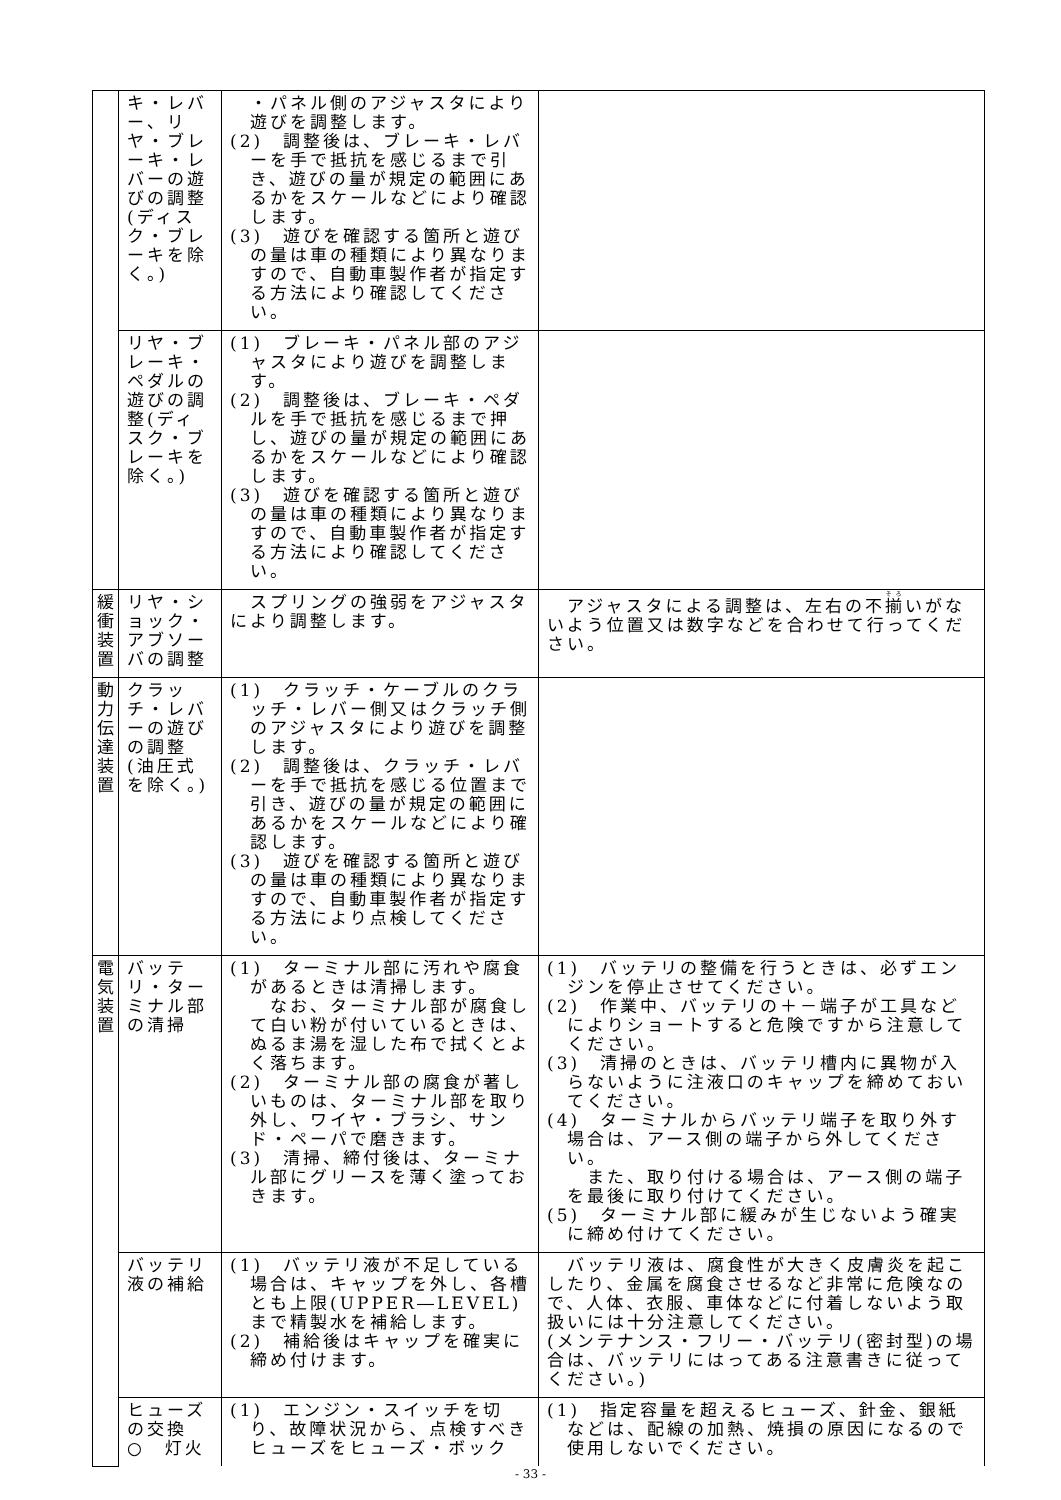| | キ・レバー、リヤ・ブレーキ・レバーの遊びの調整(ディスク・ブレーキを除く。) | ・パネル側のアジャスタにより遊びを調整します。 (2) 調整後は、ブレーキ・レバーを手で抵抗を感じるまで引き、遊びの量が規定の範囲にあるかをスケールなどにより確認します。 (3) 遊びを確認する箇所と遊びの量は車の種類により異なりますので、自動車製作者が指定する方法により確認してください。 | |
| | リヤ・ブレーキ・ペダルの遊びの調整(ディスク・ブレーキを除く。) | (1) ブレーキ・パネル部のアジャスタにより遊びを調整します。 (2) 調整後は、ブレーキ・ペダルを手で抵抗を感じるまで押し、遊びの量が規定の範囲にあるかをスケールなどにより確認します。 (3) 遊びを確認する箇所と遊びの量は車の種類により異なりますので、自動車製作者が指定する方法により確認してください。 | |
| 緩衝装置 | リヤ・ショック・アブソーバの調整 | スプリングの強弱をアジャスタにより調整します。 | アジャスタによる調整は、左右の不 揃 いがないよう位置又は数字などを合わせて行ってください。 |
| 動力伝達装置 | クラッチ・レバーの遊びの調整(油圧式を除く。) | (1) クラッチ・ケーブルのクラッチ・レバー側又はクラッチ側のアジャスタにより遊びを調整します。 (2) 調整後は、クラッチ・レバーを手で抵抗を感じる位置まで引き、遊びの量が規定の範囲にあるかをスケールなどにより確認します。 (3) 遊びを確認する箇所と遊びの量は車の種類により異なりますので、自動車製作者が指定する方法により点検してください。 | |
| 電気装置 | バッテリ・ターミナル部の清掃 | (1) ターミナル部に汚れや腐食があるときは清掃します。 なお、ターミナル部が腐食して白い粉が付いているときは、ぬるま湯を湿した布で拭くとよく落ちます。 (2) ターミナル部の腐食が著しいものは、ターミナル部を取り外し、ワイヤ・ブラシ、サンド・ペーパで磨きます。 (3) 清掃、締付後は、ターミナル部にグリースを薄く塗っておきます。 | (1) バッテリの整備を行うときは、必ずエンジンを停止させてください。 (2) 作業中、バッテリの＋－端子が工具などによりショートすると危険ですから注意してください。 (3) 清掃のときは、バッテリ槽内に異物が入らないように注液口のキャップを締めておいてください。 (4) ターミナルからバッテリ端子を取り外す場合は、アース側の端子から外してください。 また、取り付ける場合は、アース側の端子を最後に取り付けてください。 (5) ターミナル部に緩みが生じないよう確実に締め付けてください。 |
| | バッテリ液の補給 | (1) バッテリ液が不足している場合は、キャップを外し、各槽とも上限(UPPER―LEVEL)まで精製水を補給します。 (2) 補給後はキャップを確実に締め付けます。 | バッテリ液は、腐食性が大きく皮膚炎を起こしたり、金属を腐食させるなど非常に危険なので、人体、衣服、車体などに付着しないよう取扱いには十分注意してください。 (メンテナンス・フリー・バッテリ(密封型)の場合は、バッテリにはってある注意書きに従ってください。) |
| | ヒューズの交換 ○ 灯火 | (1) エンジン・スイッチを切り、故障状況から、点検すべきヒューズをヒューズ・ボック | (1) 指定容量を超えるヒューズ、針金、銀紙などは、配線の加熱、焼損の原因になるので使用しないでください。 |
- 33 -